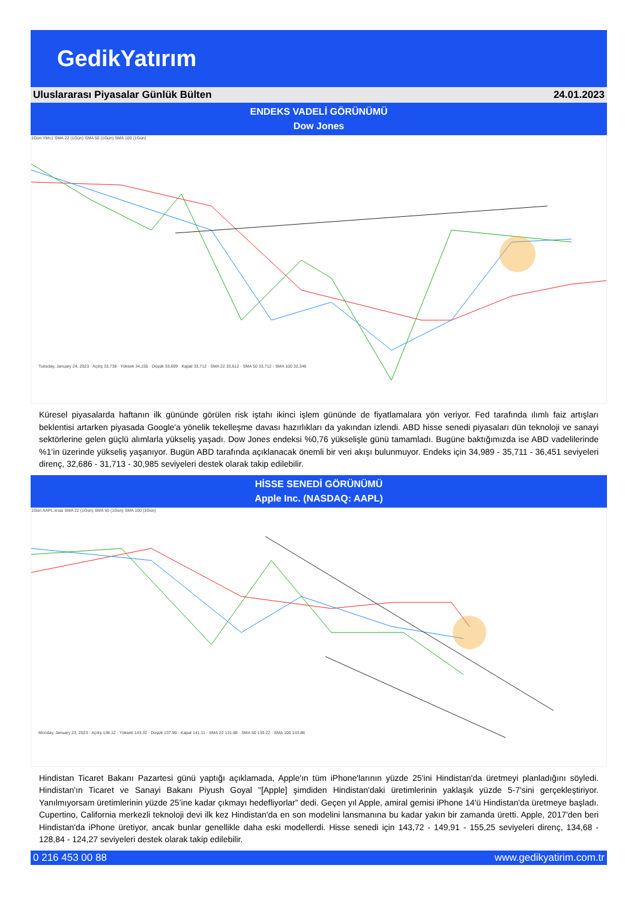GedikYatırım
Uluslararası Piyasalar Günlük Bülten 24.01.2023
ENDEKS VADELİ GÖRÜNÜMÜ
Dow Jones
1Gün YMc1 SMA 22 (1Gün) SMA 50 (1Gün) SMA 100 (1Gün)
Tuesday, January 24, 2023 · Açılış 33,738 · Yüksek 34,155 · Düşük 33,609 · Kapat 33,712 · SMA 22 33,612 · SMA 50 33,712 · SMA 100 32,346
Küresel piyasalarda haftanın ilk gününde görülen risk iştahı ikinci işlem gününde de fiyatlamalara yön veriyor. Fed tarafında ılımlı faiz artışları beklentisi artarken piyasada Google'a yönelik tekelleşme davası hazırlıkları da yakından izlendi. ABD hisse senedi piyasaları dün teknoloji ve sanayi sektörlerine gelen güçlü alımlarla yükseliş yaşadı. Dow Jones endeksi %0,76 yükselişle günü tamamladı. Bugüne baktığımızda ise ABD vadelilerinde %1’in üzerinde yükseliş yaşanıyor. Bugün ABD tarafında açıklanacak önemli bir veri akışı bulunmuyor. Endeks için 34,989 - 35,711 - 36,451 seviyeleri direnç, 32,686 - 31,713 - 30,985 seviyeleri destek olarak takip edilebilir.
HİSSE SENEDİ GÖRÜNÜMÜ
Apple Inc. (NASDAQ: AAPL)
1Gün AAPL:xnas SMA 22 (1Gün) SMA 50 (1Gün) SMA 100 (1Gün)
Monday, January 23, 2023 · Açılış 138.12 · Yüksek 143.32 · Düşük 137.90 · Kapat 141.11 · SMA 22 131.88 · SMA 50 139.22 · SMA 100 143.86
Hindistan Ticaret Bakanı Pazartesi günü yaptığı açıklamada, Apple'ın tüm iPhone'larının yüzde 25'ini Hindistan'da üretmeyi planladığını söyledi. Hindistan'ın Ticaret ve Sanayi Bakanı Piyush Goyal "[Apple] şimdiden Hindistan'daki üretimlerinin yaklaşık yüzde 5-7'sini gerçekleştiriyor. Yanılmıyorsam üretimlerinin yüzde 25’ine kadar çıkmayı hedefliyorlar” dedi. Geçen yıl Apple, amiral gemisi iPhone 14'ü Hindistan'da üretmeye başladı. Cupertino, California merkezli teknoloji devi ilk kez Hindistan'da en son modelini lansmanına bu kadar yakın bir zamanda üretti. Apple, 2017'den beri Hindistan'da iPhone üretiyor, ancak bunlar genellikle daha eski modellerdi. Hisse senedi için 143,72 - 149,91 - 155,25 seviyeleri direnç, 134,68 - 128,84 - 124,27 seviyeleri destek olarak takip edilebilir.
0 216 453 00 88 www.gedikyatirim.com.tr